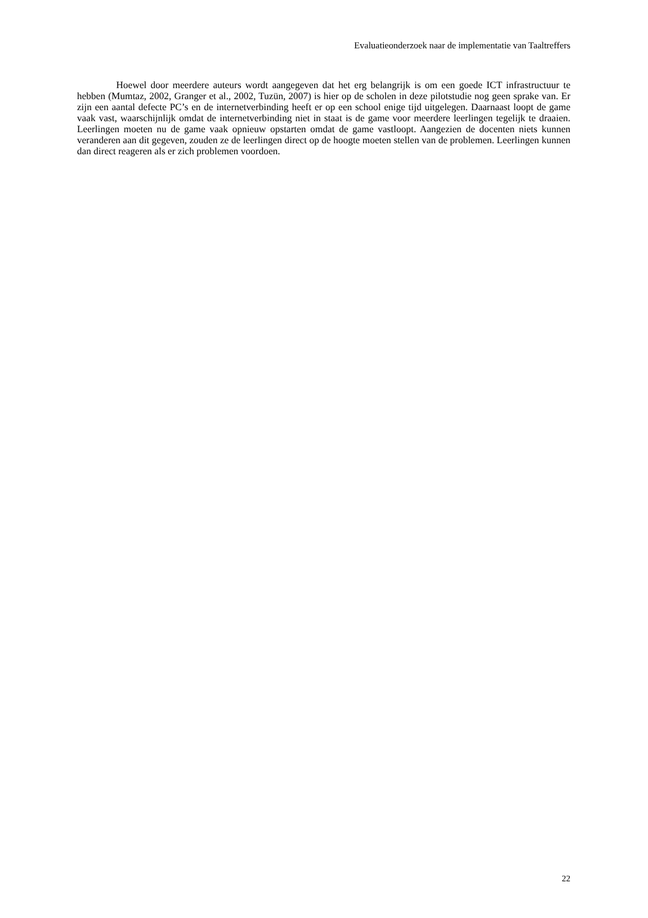Evaluatieonderzoek naar de implementatie van Taaltreffers
Hoewel door meerdere auteurs wordt aangegeven dat het erg belangrijk is om een goede ICT infrastructuur te hebben (Mumtaz, 2002, Granger et al., 2002, Tuzün, 2007) is hier op de scholen in deze pilotstudie nog geen sprake van. Er zijn een aantal defecte PC’s en de internetverbinding heeft er op een school enige tijd uitgelegen. Daarnaast loopt de game vaak vast, waarschijnlijk omdat de internetverbinding niet in staat is de game voor meerdere leerlingen tegelijk te draaien. Leerlingen moeten nu de game vaak opnieuw opstarten omdat de game vastloopt. Aangezien de docenten niets kunnen veranderen aan dit gegeven, zouden ze de leerlingen direct op de hoogte moeten stellen van de problemen. Leerlingen kunnen dan direct reageren als er zich problemen voordoen.
22